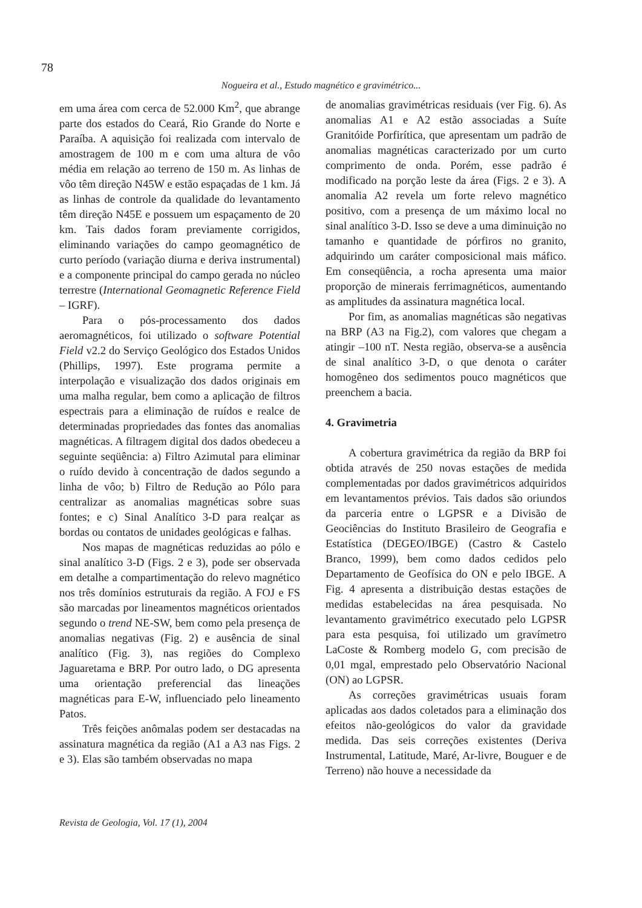78
Nogueira et al., Estudo magnético e gravimétrico...
em uma área com cerca de 52.000 Km<sup>2</sup>, que abrange parte dos estados do Ceará, Rio Grande do Norte e Paraíba. A aquisição foi realizada com intervalo de amostragem de 100 m e com uma altura de vôo média em relação ao terreno de 150 m. As linhas de vôo têm direção N45W e estão espaçadas de 1 km. Já as linhas de controle da qualidade do levantamento têm direção N45E e possuem um espaçamento de 20 km. Tais dados foram previamente corrigidos, eliminando variações do campo geomagnético de curto período (variação diurna e deriva instrumental) e a componente principal do campo gerada no núcleo terrestre (International Geomagnetic Reference Field – IGRF).
Para o pós-processamento dos dados aeromagnéticos, foi utilizado o software Potential Field v2.2 do Serviço Geológico dos Estados Unidos (Phillips, 1997). Este programa permite a interpolação e visualização dos dados originais em uma malha regular, bem como a aplicação de filtros espectrais para a eliminação de ruídos e realce de determinadas propriedades das fontes das anomalias magnéticas. A filtragem digital dos dados obedeceu a seguinte seqüência: a) Filtro Azimutal para eliminar o ruído devido à concentração de dados segundo a linha de vôo; b) Filtro de Redução ao Pólo para centralizar as anomalias magnéticas sobre suas fontes; e c) Sinal Analítico 3-D para realçar as bordas ou contatos de unidades geológicas e falhas.
Nos mapas de magnéticas reduzidas ao pólo e sinal analítico 3-D (Figs. 2 e 3), pode ser observada em detalhe a compartimentação do relevo magnético nos três domínios estruturais da região. A FOJ e FS são marcadas por lineamentos magnéticos orientados segundo o trend NE-SW, bem como pela presença de anomalias negativas (Fig. 2) e ausência de sinal analítico (Fig. 3), nas regiões do Complexo Jaguaretama e BRP. Por outro lado, o DG apresenta uma orientação preferencial das lineações magnéticas para E-W, influenciado pelo lineamento Patos.
Três feições anômalas podem ser destacadas na assinatura magnética da região (A1 a A3 nas Figs. 2 e 3). Elas são também observadas no mapa
de anomalias gravimétricas residuais (ver Fig. 6). As anomalias A1 e A2 estão associadas a Suíte Granitóide Porfirítica, que apresentam um padrão de anomalias magnéticas caracterizado por um curto comprimento de onda. Porém, esse padrão é modificado na porção leste da área (Figs. 2 e 3). A anomalia A2 revela um forte relevo magnético positivo, com a presença de um máximo local no sinal analítico 3-D. Isso se deve a uma diminuição no tamanho e quantidade de pórfiros no granito, adquirindo um caráter composicional mais máfico. Em conseqüência, a rocha apresenta uma maior proporção de minerais ferrimagnéticos, aumentando as amplitudes da assinatura magnética local.
Por fim, as anomalias magnéticas são negativas na BRP (A3 na Fig.2), com valores que chegam a atingir –100 nT. Nesta região, observa-se a ausência de sinal analítico 3-D, o que denota o caráter homogêneo dos sedimentos pouco magnéticos que preenchem a bacia.
4. Gravimetria
A cobertura gravimétrica da região da BRP foi obtida através de 250 novas estações de medida complementadas por dados gravimétricos adquiridos em levantamentos prévios. Tais dados são oriundos da parceria entre o LGPSR e a Divisão de Geociências do Instituto Brasileiro de Geografia e Estatística (DEGEO/IBGE) (Castro & Castelo Branco, 1999), bem como dados cedidos pelo Departamento de Geofísica do ON e pelo IBGE. A Fig. 4 apresenta a distribuição destas estações de medidas estabelecidas na área pesquisada. No levantamento gravimétrico executado pelo LGPSR para esta pesquisa, foi utilizado um gravímetro LaCoste & Romberg modelo G, com precisão de 0,01 mgal, emprestado pelo Observatório Nacional (ON) ao LGPSR.
As correções gravimétricas usuais foram aplicadas aos dados coletados para a eliminação dos efeitos não-geológicos do valor da gravidade medida. Das seis correções existentes (Deriva Instrumental, Latitude, Maré, Ar-livre, Bouguer e de Terreno) não houve a necessidade da
Revista de Geologia, Vol. 17 (1), 2004